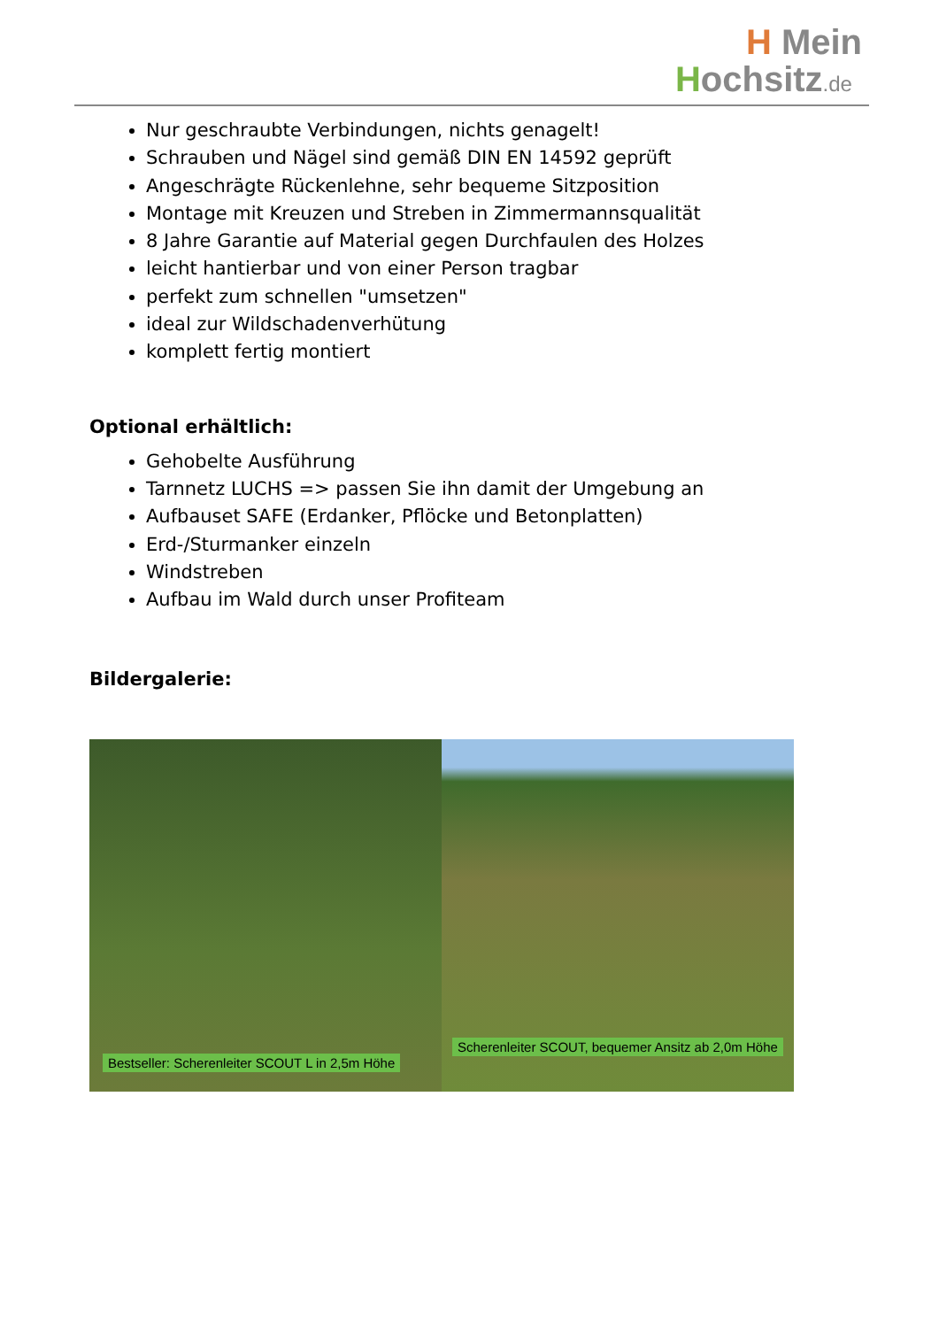H Mein
Hochsitz.de
Nur geschraubte Verbindungen, nichts genagelt!
Schrauben und Nägel sind gemäß DIN EN 14592 geprüft
Angeschrägte Rückenlehne, sehr bequeme Sitzposition
Montage mit Kreuzen und Streben in Zimmermannsqualität
8 Jahre Garantie auf Material gegen Durchfaulen des Holzes
leicht hantierbar und von einer Person tragbar
perfekt zum schnellen "umsetzen"
ideal zur Wildschadenverhütung
komplett fertig montiert
Optional erhältlich:
Gehobelte Ausführung
Tarnnetz LUCHS => passen Sie ihn damit der Umgebung an
Aufbauset SAFE (Erdanker, Pflöcke und Betonplatten)
Erd-/Sturmanker einzeln
Windstreben
Aufbau im Wald durch unser Profiteam
Bildergalerie:
Bestseller: Scherenleiter SCOUT L in 2,5m Höhe
Scherenleiter SCOUT, bequemer Ansitz ab 2,0m Höhe